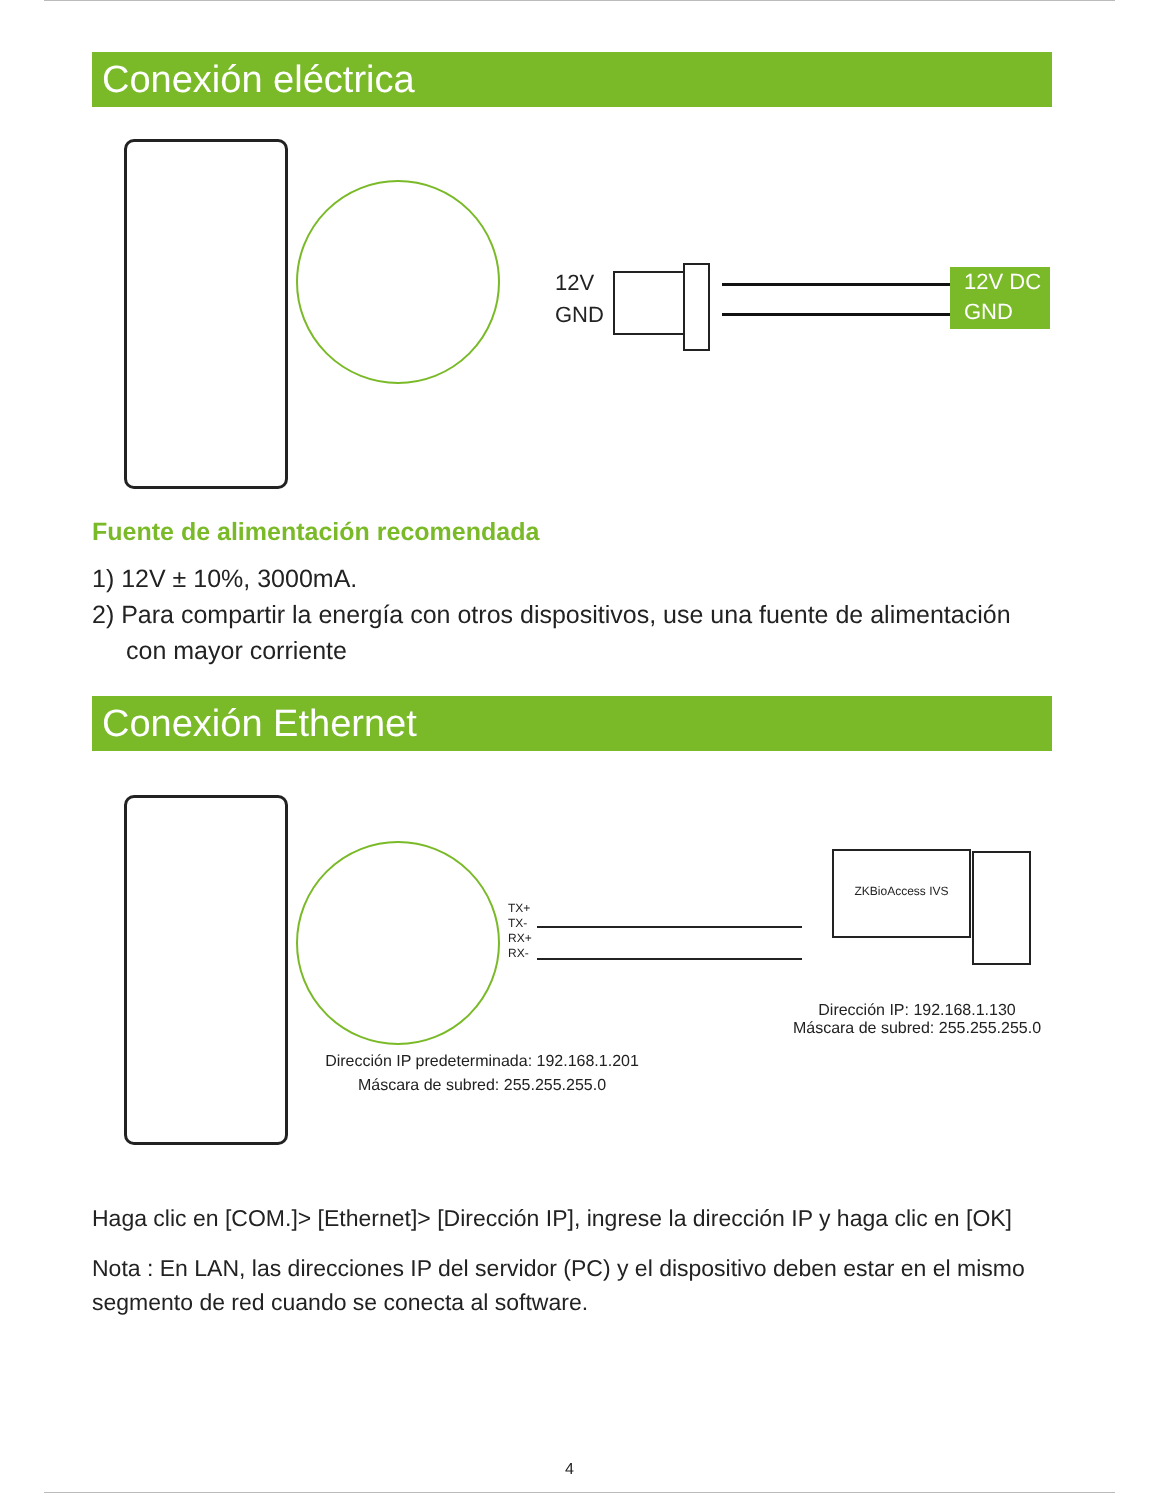Conexión eléctrica
12V
GND
12V DC
GND
Fuente de alimentación recomendada
1) 12V ± 10%, 3000mA.
2) Para compartir la energía con otros dispositivos, use una fuente de alimentación con mayor corriente
Conexión Ethernet
TX+
TX-
RX+
RX-
ZKBioAccess IVS
Dirección IP: 192.168.1.130
Máscara de subred: 255.255.255.0
Dirección IP predeterminada: 192.168.1.201
Máscara de subred: 255.255.255.0
Haga clic en [COM.]> [Ethernet]> [Dirección IP], ingrese la dirección IP y haga clic en [OK]
Nota : En LAN, las direcciones IP del servidor (PC) y el dispositivo deben estar en el mismo segmento de red cuando se conecta al software.
4